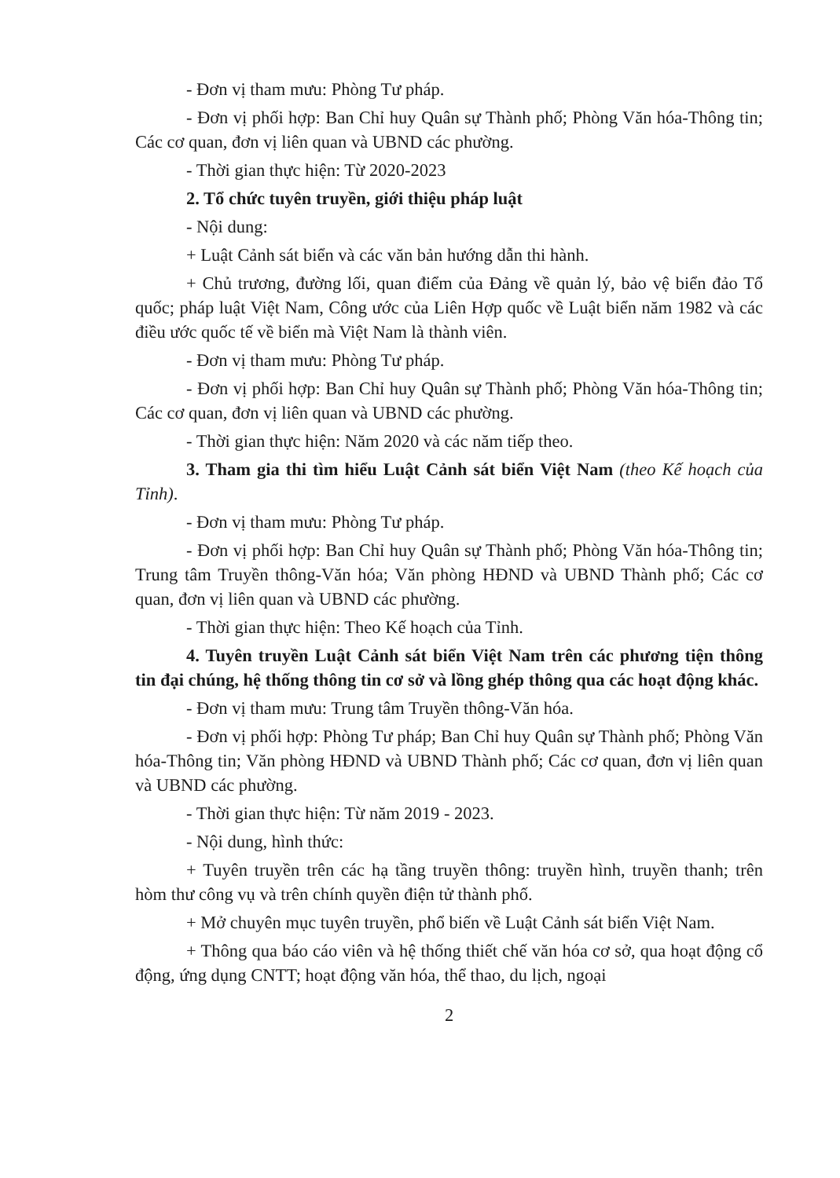- Đơn vị tham mưu: Phòng Tư pháp.
- Đơn vị phối hợp: Ban Chỉ huy Quân sự Thành phố; Phòng Văn hóa-Thông tin; Các cơ quan, đơn vị liên quan và UBND các phường.
- Thời gian thực hiện: Từ 2020-2023
2. Tổ chức tuyên truyền, giới thiệu pháp luật
- Nội dung:
+ Luật Cảnh sát biển và các văn bản hướng dẫn thi hành.
+ Chủ trương, đường lối, quan điểm của Đảng về quản lý, bảo vệ biển đảo Tổ quốc; pháp luật Việt Nam, Công ước của Liên Hợp quốc về Luật biển năm 1982 và các điều ước quốc tế về biển mà Việt Nam là thành viên.
- Đơn vị tham mưu: Phòng Tư pháp.
- Đơn vị phối hợp: Ban Chỉ huy Quân sự Thành phố; Phòng Văn hóa-Thông tin; Các cơ quan, đơn vị liên quan và UBND các phường.
- Thời gian thực hiện: Năm 2020 và các năm tiếp theo.
3. Tham gia thi tìm hiểu Luật Cảnh sát biển Việt Nam (theo Kế hoạch của Tỉnh).
- Đơn vị tham mưu: Phòng Tư pháp.
- Đơn vị phối hợp: Ban Chỉ huy Quân sự Thành phố; Phòng Văn hóa-Thông tin; Trung tâm Truyền thông-Văn hóa; Văn phòng HĐND và UBND Thành phố; Các cơ quan, đơn vị liên quan và UBND các phường.
- Thời gian thực hiện: Theo Kế hoạch của Tỉnh.
4. Tuyên truyền Luật Cảnh sát biển Việt Nam trên các phương tiện thông tin đại chúng, hệ thống thông tin cơ sở và lồng ghép thông qua các hoạt động khác.
- Đơn vị tham mưu: Trung tâm Truyền thông-Văn hóa.
- Đơn vị phối hợp: Phòng Tư pháp; Ban Chỉ huy Quân sự Thành phố; Phòng Văn hóa-Thông tin; Văn phòng HĐND và UBND Thành phố; Các cơ quan, đơn vị liên quan và UBND các phường.
- Thời gian thực hiện: Từ năm 2019 - 2023.
- Nội dung, hình thức:
+ Tuyên truyền trên các hạ tầng truyền thông: truyền hình, truyền thanh; trên hòm thư công vụ và trên chính quyền điện tử thành phố.
+ Mở chuyên mục tuyên truyền, phổ biến về Luật Cảnh sát biển Việt Nam.
+ Thông qua báo cáo viên và hệ thống thiết chế văn hóa cơ sở, qua hoạt động cổ động, ứng dụng CNTT; hoạt động văn hóa, thể thao, du lịch, ngoại
2